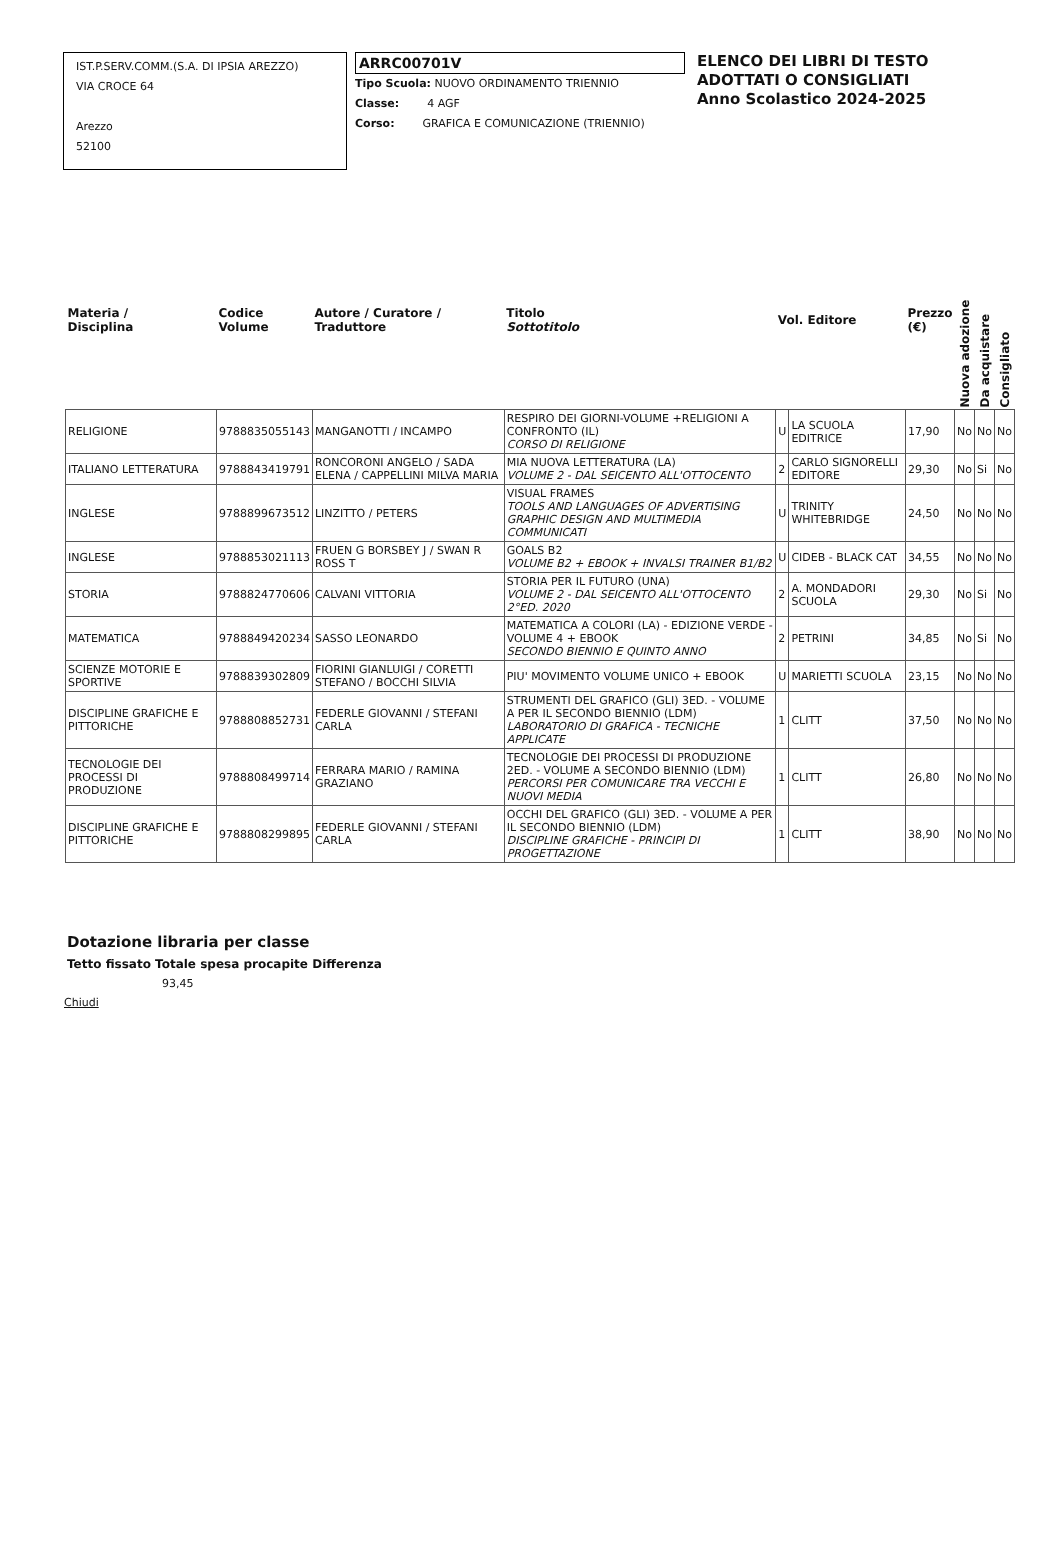IST.P.SERV.COMM.(S.A. DI IPSIA AREZZO)
VIA CROCE 64
Arezzo
52100
ARRC00701V
Tipo Scuola: NUOVO ORDINAMENTO TRIENNIO
Classe: 4 AGF
Corso: GRAFICA E COMUNICAZIONE (TRIENNIO)
ELENCO DEI LIBRI DI TESTO
ADOTTATI O CONSIGLIATI
Anno Scolastico 2024-2025
| Materia / Disciplina | Codice Volume | Autore / Curatore / Traduttore | Titolo Sottotitolo | Vol. Editore | | Prezzo (€) | Nuova adozione | Da acquistare | Consigliato |
| --- | --- | --- | --- | --- | --- | --- | --- | --- | --- |
| RELIGIONE | 9788835055143 | MANGANOTTI / INCAMPO | RESPIRO DEI GIORNI-VOLUME +RELIGIONI A CONFRONTO (IL) CORSO DI RELIGIONE | U | LA SCUOLA EDITRICE | 17,90 | No | No | No |
| ITALIANO LETTERATURA | 9788843419791 | RONCORONI ANGELO / SADA ELENA / CAPPELLINI MILVA MARIA | MIA NUOVA LETTERATURA (LA) VOLUME 2 - DAL SEICENTO ALL'OTTOCENTO | 2 | CARLO SIGNORELLI EDITORE | 29,30 | No | Si | No |
| INGLESE | 9788899673512 | LINZITTO / PETERS | VISUAL FRAMES TOOLS AND LANGUAGES OF ADVERTISING GRAPHIC DESIGN AND MULTIMEDIA COMMUNICATI | U | TRINITY WHITEBRIDGE | 24,50 | No | No | No |
| INGLESE | 9788853021113 | FRUEN G BORSBEY J / SWAN R ROSS T | GOALS B2 VOLUME B2 + EBOOK + INVALSI TRAINER B1/B2 | U | CIDEB - BLACK CAT | 34,55 | No | No | No |
| STORIA | 9788824770606 | CALVANI VITTORIA | STORIA PER IL FUTURO (UNA) VOLUME 2 - DAL SEICENTO ALL'OTTOCENTO 2°ED. 2020 | 2 | A. MONDADORI SCUOLA | 29,30 | No | Si | No |
| MATEMATICA | 9788849420234 | SASSO LEONARDO | MATEMATICA A COLORI (LA) - EDIZIONE VERDE - VOLUME 4 + EBOOK SECONDO BIENNIO E QUINTO ANNO | 2 | PETRINI | 34,85 | No | Si | No |
| SCIENZE MOTORIE E SPORTIVE | 9788839302809 | FIORINI GIANLUIGI / CORETTI STEFANO / BOCCHI SILVIA | PIU' MOVIMENTO VOLUME UNICO + EBOOK | U | MARIETTI SCUOLA | 23,15 | No | No | No |
| DISCIPLINE GRAFICHE E PITTORICHE | 9788808852731 | FEDERLE GIOVANNI / STEFANI CARLA | STRUMENTI DEL GRAFICO (GLI) 3ED. - VOLUME A PER IL SECONDO BIENNIO (LDM) LABORATORIO DI GRAFICA - TECNICHE APPLICATE | 1 | CLITT | 37,50 | No | No | No |
| TECNOLOGIE DEI PROCESSI DI PRODUZIONE | 9788808499714 | FERRARA MARIO / RAMINA GRAZIANO | TECNOLOGIE DEI PROCESSI DI PRODUZIONE 2ED. - VOLUME A SECONDO BIENNIO (LDM) PERCORSI PER COMUNICARE TRA VECCHI E NUOVI MEDIA | 1 | CLITT | 26,80 | No | No | No |
| DISCIPLINE GRAFICHE E PITTORICHE | 9788808299895 | FEDERLE GIOVANNI / STEFANI CARLA | OCCHI DEL GRAFICO (GLI) 3ED. - VOLUME A PER IL SECONDO BIENNIO (LDM) DISCIPLINE GRAFICHE - PRINCIPI DI PROGETTAZIONE | 1 | CLITT | 38,90 | No | No | No |
Dotazione libraria per classe
Tetto fissato Totale spesa procapite Differenza
93,45
Chiudi